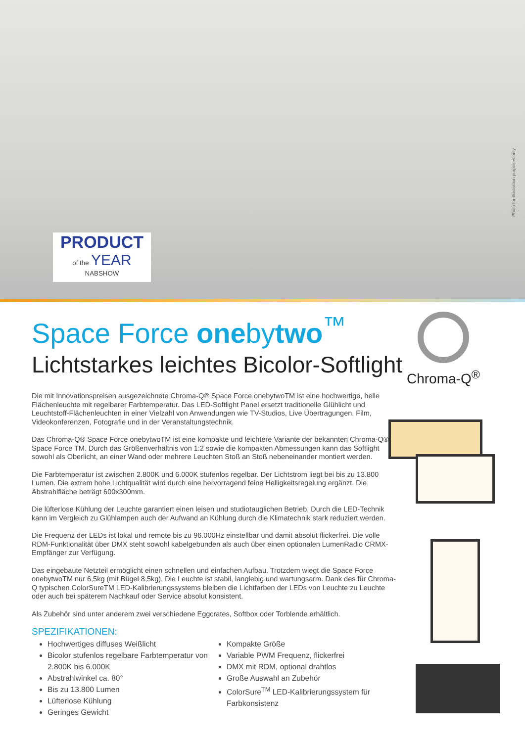PRODUCT
of the YEAR
NABSHOW
Photo for illustration purposes only
Space Force onebytwo<sup>™</sup>
Lichtstarkes leichtes Bicolor-Softlight
Chroma-Q<sup>®</sup>
Die mit Innovationspreisen ausgezeichnete Chroma-Q® Space Force onebytwoTM ist eine hochwertige, helle Flächenleuchte mit regelbarer Farbtemperatur. Das LED-Softlight Panel ersetzt traditionelle Glühlicht und Leuchtstoff-Flächenleuchten in einer Vielzahl von Anwendungen wie TV-Studios, Live Übertragungen, Film, Videokonferenzen, Fotografie und in der Veranstaltungstechnik.
Das Chroma-Q® Space Force onebytwoTM ist eine kompakte und leichtere Variante der bekannten Chroma-Q® Space Force TM. Durch das Größenverhältnis von 1:2 sowie die kompakten Abmessungen kann das Softlight sowohl als Oberlicht, an einer Wand oder mehrere Leuchten Stoß an Stoß nebeneinander montiert werden.
Die Farbtemperatur ist zwischen 2.800K und 6.000K stufenlos regelbar. Der Lichtstrom liegt bei bis zu 13.800 Lumen. Die extrem hohe Lichtqualität wird durch eine hervorragend feine Helligkeitsregelung ergänzt. Die Abstrahlfläche beträgt 600x300mm.
Die lüfterlose Kühlung der Leuchte garantiert einen leisen und studiotauglichen Betrieb. Durch die LED-Technik kann im Vergleich zu Glühlampen auch der Aufwand an Kühlung durch die Klimatechnik stark reduziert werden.
Die Frequenz der LEDs ist lokal und remote bis zu 96.000Hz einstellbar und damit absolut flickerfrei. Die volle RDM-Funktionalität über DMX steht sowohl kabelgebunden als auch über einen optionalen LumenRadio CRMX-Empfänger zur Verfügung.
Das eingebaute Netzteil ermöglicht einen schnellen und einfachen Aufbau. Trotzdem wiegt die Space Force onebytwoTM nur 6,5kg (mit Bügel 8,5kg). Die Leuchte ist stabil, langlebig und wartungsarm. Dank des für Chroma-Q typischen ColorSureTM LED-Kalibrierungssystems bleiben die Lichtfarben der LEDs von Leuchte zu Leuchte oder auch bei späterem Nachkauf oder Service absolut konsistent.
Als Zubehör sind unter anderem zwei verschiedene Eggcrates, Softbox oder Torblende erhältlich.
SPEZIFIKATIONEN:
Hochwertiges diffuses Weißlicht
Bicolor stufenlos regelbare Farbtemperatur von 2.800K bis 6.000K
Abstrahlwinkel ca. 80°
Bis zu 13.800 Lumen
Lüfterlose Kühlung
Geringes Gewicht
Kompakte Größe
Variable PWM Frequenz, flickerfrei
DMX mit RDM, optional drahtlos
Große Auswahl an Zubehör
ColorSure<sup>TM</sup> LED-Kalibrierungssystem für Farbkonsistenz